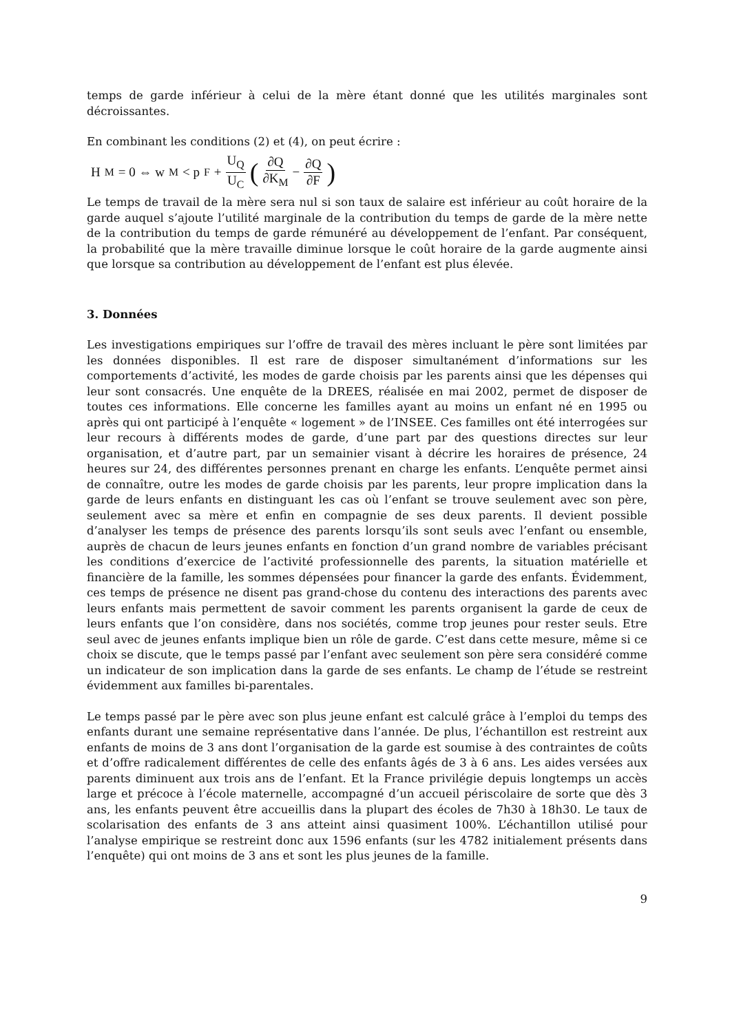temps de garde inférieur à celui de la mère étant donné que les utilités marginales sont décroissantes.
En combinant les conditions (2) et (4), on peut écrire :
H<sub>M</sub> = 0 ⇔ w<sub>M</sub> < p<sub>F</sub> + U<sub>Q</sub> U<sub>C</sub> (∂Q ∂K<sub>M</sub> − ∂Q ∂F)
Le temps de travail de la mère sera nul si son taux de salaire est inférieur au coût horaire de la garde auquel s’ajoute l’utilité marginale de la contribution du temps de garde de la mère nette de la contribution du temps de garde rémunéré au développement de l’enfant. Par conséquent, la probabilité que la mère travaille diminue lorsque le coût horaire de la garde augmente ainsi que lorsque sa contribution au développement de l’enfant est plus élevée.
3. Données
Les investigations empiriques sur l’offre de travail des mères incluant le père sont limitées par les données disponibles. Il est rare de disposer simultanément d’informations sur les comportements d’activité, les modes de garde choisis par les parents ainsi que les dépenses qui leur sont consacrés. Une enquête de la DREES, réalisée en mai 2002, permet de disposer de toutes ces informations. Elle concerne les familles ayant au moins un enfant né en 1995 ou après qui ont participé à l’enquête « logement » de l’INSEE. Ces familles ont été interrogées sur leur recours à différents modes de garde, d’une part par des questions directes sur leur organisation, et d’autre part, par un semainier visant à décrire les horaires de présence, 24 heures sur 24, des différentes personnes prenant en charge les enfants. L’enquête permet ainsi de connaître, outre les modes de garde choisis par les parents, leur propre implication dans la garde de leurs enfants en distinguant les cas où l’enfant se trouve seulement avec son père, seulement avec sa mère et enfin en compagnie de ses deux parents. Il devient possible d’analyser les temps de présence des parents lorsqu’ils sont seuls avec l’enfant ou ensemble, auprès de chacun de leurs jeunes enfants en fonction d’un grand nombre de variables précisant les conditions d’exercice de l’activité professionnelle des parents, la situation matérielle et financière de la famille, les sommes dépensées pour financer la garde des enfants. Évidemment, ces temps de présence ne disent pas grand-chose du contenu des interactions des parents avec leurs enfants mais permettent de savoir comment les parents organisent la garde de ceux de leurs enfants que l’on considère, dans nos sociétés, comme trop jeunes pour rester seuls. Etre seul avec de jeunes enfants implique bien un rôle de garde. C’est dans cette mesure, même si ce choix se discute, que le temps passé par l’enfant avec seulement son père sera considéré comme un indicateur de son implication dans la garde de ses enfants. Le champ de l’étude se restreint évidemment aux familles bi-parentales.
Le temps passé par le père avec son plus jeune enfant est calculé grâce à l’emploi du temps des enfants durant une semaine représentative dans l’année. De plus, l’échantillon est restreint aux enfants de moins de 3 ans dont l’organisation de la garde est soumise à des contraintes de coûts et d’offre radicalement différentes de celle des enfants âgés de 3 à 6 ans. Les aides versées aux parents diminuent aux trois ans de l’enfant. Et la France privilégie depuis longtemps un accès large et précoce à l’école maternelle, accompagné d’un accueil périscolaire de sorte que dès 3 ans, les enfants peuvent être accueillis dans la plupart des écoles de 7h30 à 18h30. Le taux de scolarisation des enfants de 3 ans atteint ainsi quasiment 100%. L’échantillon utilisé pour l’analyse empirique se restreint donc aux 1596 enfants (sur les 4782 initialement présents dans l’enquête) qui ont moins de 3 ans et sont les plus jeunes de la famille.
9